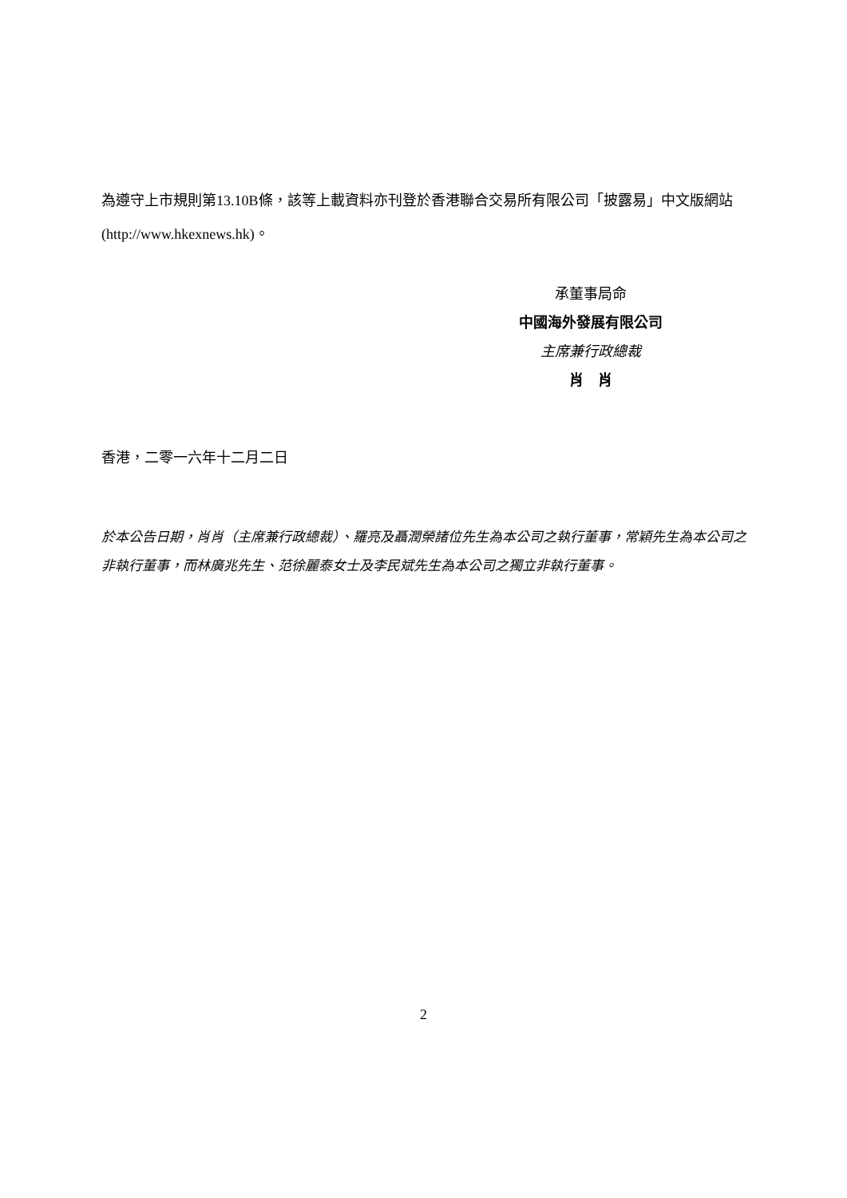為遵守上市規則第13.10B條，該等上載資料亦刊登於香港聯合交易所有限公司「披露易」中文版網站 (http://www.hkexnews.hk)。
承董事局命
中國海外發展有限公司
主席兼行政總裁
肖　肖
香港，二零一六年十二月二日
於本公告日期，肖肖（主席兼行政總裁）、羅亮及聶潤榮諸位先生為本公司之執行董事，常穎先生為本公司之非執行董事，而林廣兆先生、范徐麗泰女士及李民斌先生為本公司之獨立非執行董事。
2